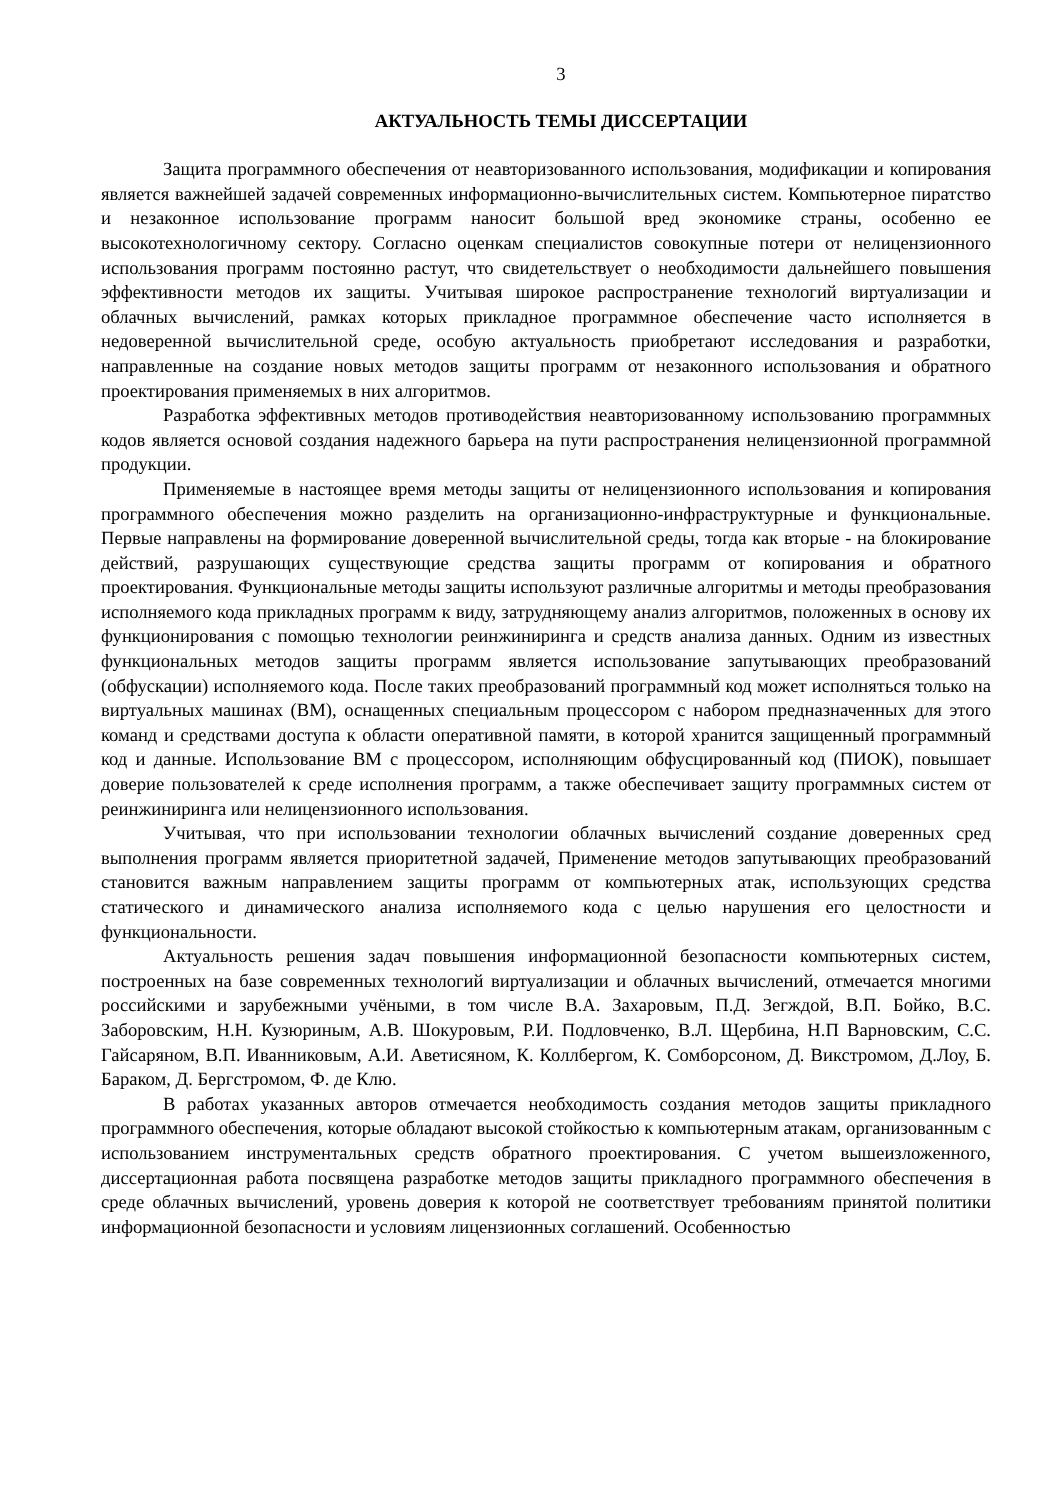3
АКТУАЛЬНОСТЬ ТЕМЫ ДИССЕРТАЦИИ
Защита программного обеспечения от неавторизованного использования, модификации и копирования является важнейшей задачей современных информационно-вычислительных систем. Компьютерное пиратство и незаконное использование программ наносит большой вред экономике страны, особенно ее высокотехнологичному сектору. Согласно оценкам специалистов совокупные потери от нелицензионного использования программ постоянно растут, что свидетельствует о необходимости дальнейшего повышения эффективности методов их защиты. Учитывая широкое распространение технологий виртуализации и облачных вычислений, рамках которых прикладное программное обеспечение часто исполняется в недоверенной вычислительной среде, особую актуальность приобретают исследования и разработки, направленные на создание новых методов защиты программ от незаконного использования и обратного проектирования применяемых в них алгоритмов.
Разработка эффективных методов противодействия неавторизованному использованию программных кодов является основой создания надежного барьера на пути распространения нелицензионной программной продукции.
Применяемые в настоящее время методы защиты от нелицензионного использования и копирования программного обеспечения можно разделить на организационно-инфраструктурные и функциональные. Первые направлены на формирование доверенной вычислительной среды, тогда как вторые - на блокирование действий, разрушающих существующие средства защиты программ от копирования и обратного проектирования. Функциональные методы защиты используют различные алгоритмы и методы преобразования исполняемого кода прикладных программ к виду, затрудняющему анализ алгоритмов, положенных в основу их функционирования с помощью технологии реинжиниринга и средств анализа данных. Одним из известных функциональных методов защиты программ является использование запутывающих преобразований (обфускации) исполняемого кода. После таких преобразований программный код может исполняться только на виртуальных машинах (ВМ), оснащенных специальным процессором с набором предназначенных для этого команд и средствами доступа к области оперативной памяти, в которой хранится защищенный программный код и данные. Использование ВМ с процессором, исполняющим обфусцированный код (ПИОК), повышает доверие пользователей к среде исполнения программ, а также обеспечивает защиту программных систем от реинжиниринга или нелицензионного использования.
Учитывая, что при использовании технологии облачных вычислений создание доверенных сред выполнения программ является приоритетной задачей, Применение методов запутывающих преобразований становится важным направлением защиты программ от компьютерных атак, использующих средства статического и динамического анализа исполняемого кода с целью нарушения его целостности и функциональности.
Актуальность решения задач повышения информационной безопасности компьютерных систем, построенных на базе современных технологий виртуализации и облачных вычислений, отмечается многими российскими и зарубежными учёными, в том числе В.А. Захаровым, П.Д. Зегждой, В.П. Бойко, В.С. Заборовским, Н.Н. Кузюриным, А.В. Шокуровым, Р.И. Подловченко, В.Л. Щербина, Н.П Варновским, С.С. Гайсаряном, В.П. Иванниковым, А.И. Аветисяном, К. Коллбергом, К. Сомборсоном, Д. Викстромом, Д.Лоу, Б. Бараком, Д. Бергстромом, Ф. де Клю.
В работах указанных авторов отмечается необходимость создания методов защиты прикладного программного обеспечения, которые обладают высокой стойкостью к компьютерным атакам, организованным с использованием инструментальных средств обратного проектирования. С учетом вышеизложенного, диссертационная работа посвящена разработке методов защиты прикладного программного обеспечения в среде облачных вычислений, уровень доверия к которой не соответствует требованиям принятой политики информационной безопасности и условиям лицензионных соглашений. Особенностью